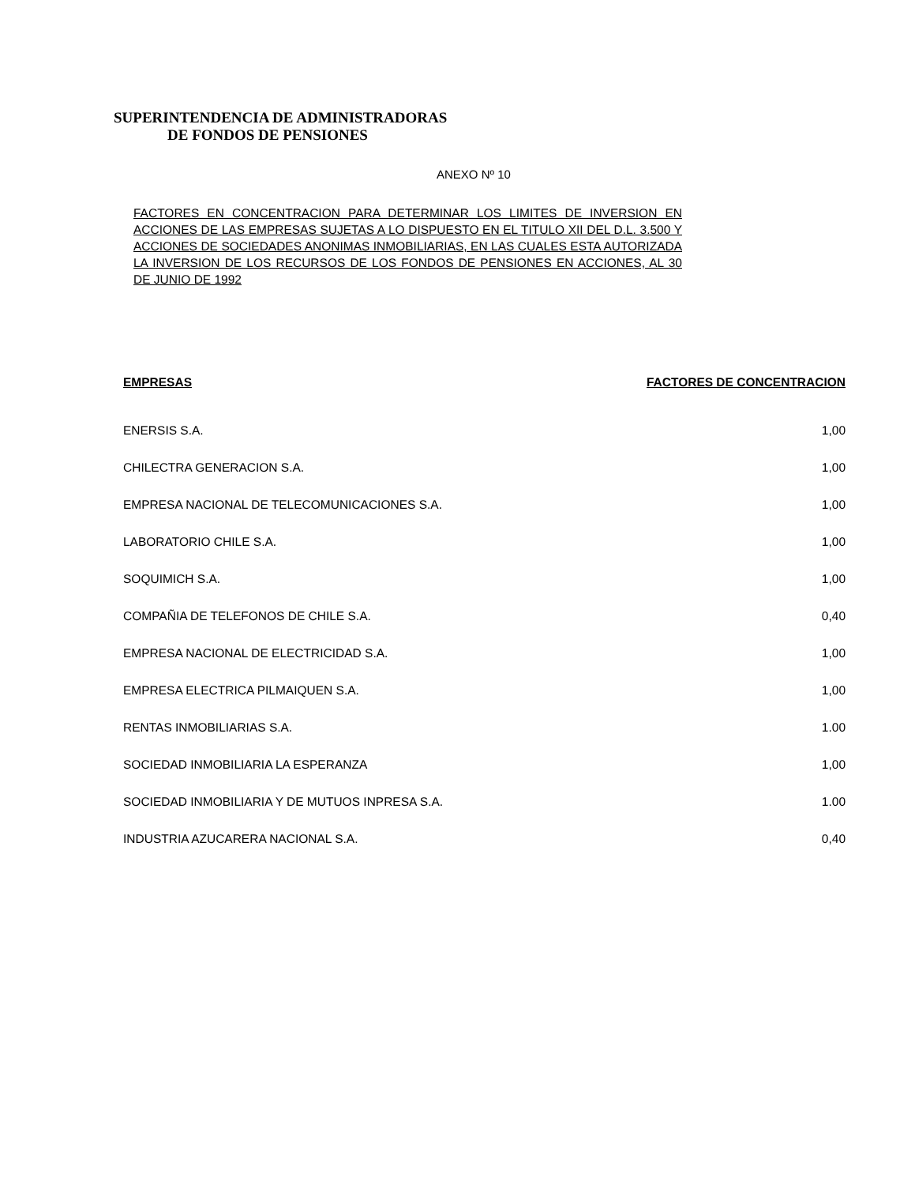SUPERINTENDENCIA DE ADMINISTRADORAS
DE FONDOS DE PENSIONES
ANEXO Nº 10
FACTORES EN CONCENTRACION PARA DETERMINAR LOS LIMITES DE INVERSION EN ACCIONES DE LAS EMPRESAS SUJETAS A LO DISPUESTO EN EL TITULO XII DEL D.L. 3.500 Y ACCIONES DE SOCIEDADES ANONIMAS INMOBILIARIAS, EN LAS CUALES ESTA AUTORIZADA LA INVERSION DE LOS RECURSOS DE LOS FONDOS DE PENSIONES EN ACCIONES, AL 30 DE JUNIO DE 1992
| EMPRESAS | FACTORES DE CONCENTRACION |
| --- | --- |
| ENERSIS S.A. | 1,00 |
| CHILECTRA GENERACION S.A. | 1,00 |
| EMPRESA NACIONAL DE TELECOMUNICACIONES S.A. | 1,00 |
| LABORATORIO CHILE S.A. | 1,00 |
| SOQUIMICH S.A. | 1,00 |
| COMPAÑIA DE TELEFONOS DE CHILE S.A. | 0,40 |
| EMPRESA NACIONAL DE ELECTRICIDAD S.A. | 1,00 |
| EMPRESA ELECTRICA PILMAIQUEN S.A. | 1,00 |
| RENTAS INMOBILIARIAS S.A. | 1.00 |
| SOCIEDAD INMOBILIARIA LA ESPERANZA | 1,00 |
| SOCIEDAD INMOBILIARIA Y DE MUTUOS INPRESA S.A. | 1.00 |
| INDUSTRIA AZUCARERA NACIONAL S.A. | 0,40 |